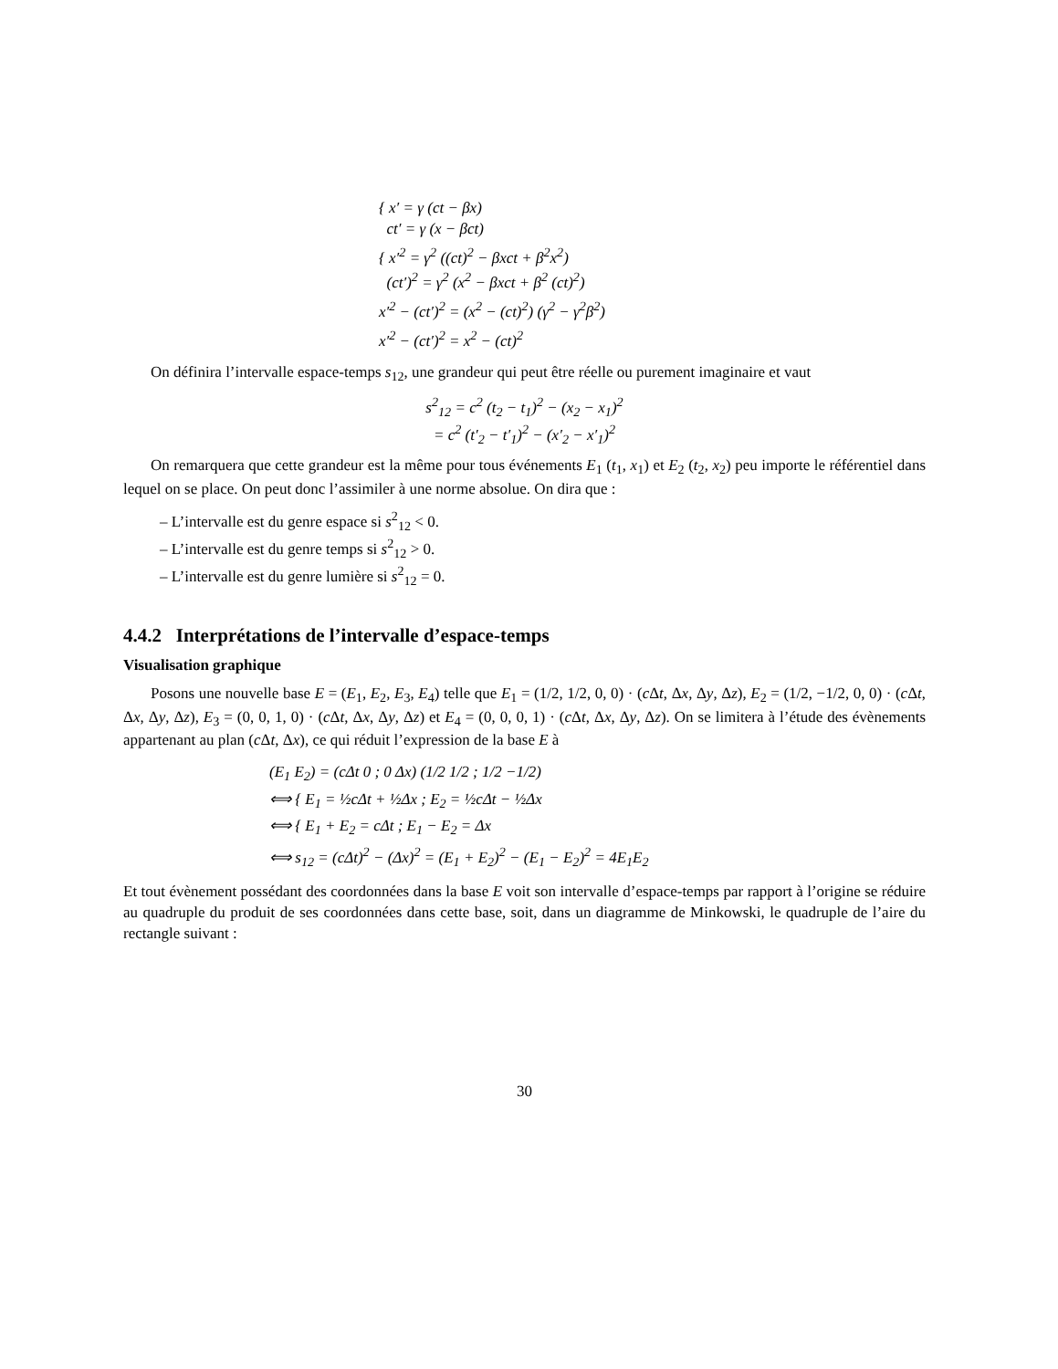{ x′ = γ (ct − βx)
ct′ = γ (x − βct)
{ x′<sup>2</sup> = γ<sup>2</sup> ((ct)<sup>2</sup> − βxct + β<sup>2</sup>x<sup>2</sup>)
(ct′)<sup>2</sup> = γ<sup>2</sup> (x<sup>2</sup> − βxct + β<sup>2</sup> (ct)<sup>2</sup>)
x′<sup>2</sup> − (ct′)<sup>2</sup> = (x<sup>2</sup> − (ct)<sup>2</sup>) (γ<sup>2</sup> − γ<sup>2</sup>β<sup>2</sup>)
x′<sup>2</sup> − (ct′)<sup>2</sup> = x<sup>2</sup> − (ct)<sup>2</sup>
On définira l’intervalle espace-temps s<sub>12</sub>, une grandeur qui peut être réelle ou purement imaginaire et vaut
s<sup>2</sup><sub>12</sub> = c<sup>2</sup> (t<sub>2</sub> − t<sub>1</sub>)<sup>2</sup> − (x<sub>2</sub> − x<sub>1</sub>)<sup>2</sup>
= c<sup>2</sup> (t′<sub>2</sub> − t′<sub>1</sub>)<sup>2</sup> − (x′<sub>2</sub> − x′<sub>1</sub>)<sup>2</sup>
On remarquera que cette grandeur est la même pour tous événements E<sub>1</sub> (t<sub>1</sub>, x<sub>1</sub>) et E<sub>2</sub> (t<sub>2</sub>, x<sub>2</sub>) peu importe le référentiel dans lequel on se place. On peut donc l’assimiler à une norme absolue. On dira que :
– L’intervalle est du genre espace si s<sup>2</sup><sub>12</sub> < 0.
– L’intervalle est du genre temps si s<sup>2</sup><sub>12</sub> > 0.
– L’intervalle est du genre lumière si s<sup>2</sup><sub>12</sub> = 0.
4.4.2 Interprétations de l’intervalle d’espace-temps
Visualisation graphique
Posons une nouvelle base E = (E<sub>1</sub>, E<sub>2</sub>, E<sub>3</sub>, E<sub>4</sub>) telle que E<sub>1</sub> = (1/2, 1/2, 0, 0) · (c Δt, Δx, Δy, Δz), E<sub>2</sub> = (1/2, −1/2, 0, 0) · (c Δt, Δx, Δy, Δz), E<sub>3</sub> = (0, 0, 1, 0) · (c Δt, Δx, Δy, Δz) et E<sub>4</sub> = (0, 0, 0, 1) · (c Δt, Δx, Δy, Δz). On se limitera à l’étude des évènements appartenant au plan (c Δt, Δx), ce qui réduit l’expression de la base E à
(E<sub>1</sub> E<sub>2</sub>) = (cΔt 0 ; 0 Δx) (1/2 1/2 ; 1/2 −1/2)
⟺ { E<sub>1</sub> = ½cΔt + ½Δx ; E<sub>2</sub> = ½cΔt − ½Δx
⟺ { E<sub>1</sub> + E<sub>2</sub> = cΔt ; E<sub>1</sub> − E<sub>2</sub> = Δx
⟺ s<sub>12</sub> = (cΔt)<sup>2</sup> − (Δx)<sup>2</sup> = (E<sub>1</sub> + E<sub>2</sub>)<sup>2</sup> − (E<sub>1</sub> − E<sub>2</sub>)<sup>2</sup> = 4E<sub>1</sub>E<sub>2</sub>
Et tout évènement possédant des coordonnées dans la base E voit son intervalle d’espace-temps par rapport à l’origine se réduire au quadruple du produit de ses coordonnées dans cette base, soit, dans un diagramme de Minkowski, le quadruple de l’aire du rectangle suivant :
30